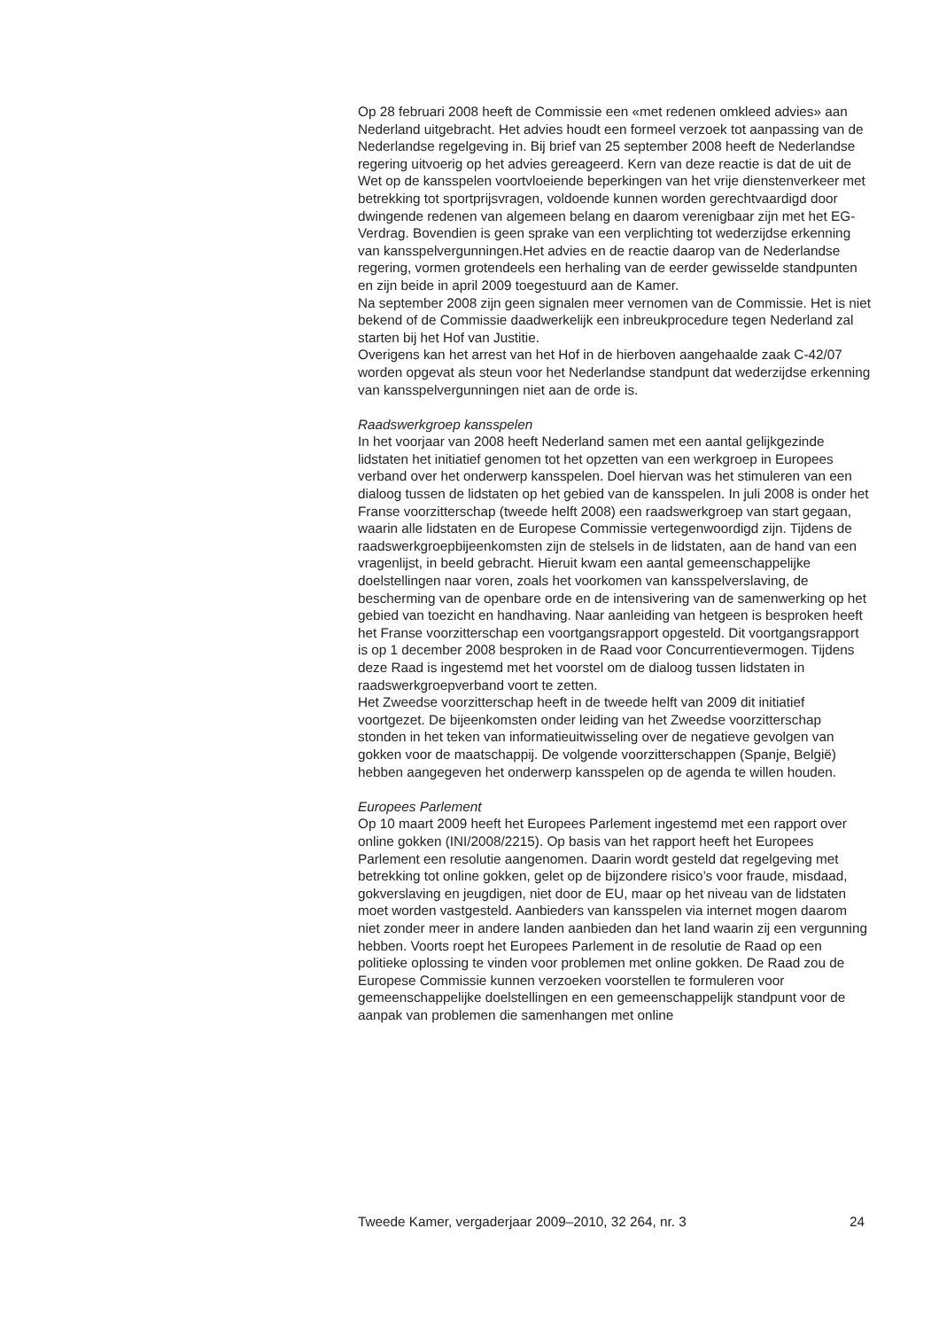Op 28 februari 2008 heeft de Commissie een «met redenen omkleed advies» aan Nederland uitgebracht. Het advies houdt een formeel verzoek tot aanpassing van de Nederlandse regelgeving in. Bij brief van 25 september 2008 heeft de Nederlandse regering uitvoerig op het advies gereageerd. Kern van deze reactie is dat de uit de Wet op de kansspelen voortvloeiende beperkingen van het vrije dienstenverkeer met betrekking tot sportprijsvragen, voldoende kunnen worden gerechtvaardigd door dwingende redenen van algemeen belang en daarom verenigbaar zijn met het EG-Verdrag. Bovendien is geen sprake van een verplichting tot wederzijdse erkenning van kansspelvergunningen.Het advies en de reactie daarop van de Nederlandse regering, vormen grotendeels een herhaling van de eerder gewisselde standpunten en zijn beide in april 2009 toegestuurd aan de Kamer.
Na september 2008 zijn geen signalen meer vernomen van de Commissie. Het is niet bekend of de Commissie daadwerkelijk een inbreukprocedure tegen Nederland zal starten bij het Hof van Justitie.
Overigens kan het arrest van het Hof in de hierboven aangehaalde zaak C-42/07 worden opgevat als steun voor het Nederlandse standpunt dat wederzijdse erkenning van kansspelvergunningen niet aan de orde is.
Raadswerkgroep kansspelen
In het voorjaar van 2008 heeft Nederland samen met een aantal gelijkgezinde lidstaten het initiatief genomen tot het opzetten van een werkgroep in Europees verband over het onderwerp kansspelen. Doel hiervan was het stimuleren van een dialoog tussen de lidstaten op het gebied van de kansspelen. In juli 2008 is onder het Franse voorzitterschap (tweede helft 2008) een raadswerkgroep van start gegaan, waarin alle lidstaten en de Europese Commissie vertegenwoordigd zijn. Tijdens de raadswerkgroepbijeenkomsten zijn de stelsels in de lidstaten, aan de hand van een vragenlijst, in beeld gebracht. Hieruit kwam een aantal gemeenschappelijke doelstellingen naar voren, zoals het voorkomen van kansspelverslaving, de bescherming van de openbare orde en de intensivering van de samenwerking op het gebied van toezicht en handhaving. Naar aanleiding van hetgeen is besproken heeft het Franse voorzitterschap een voortgangsrapport opgesteld. Dit voortgangsrapport is op 1 december 2008 besproken in de Raad voor Concurrentievermogen. Tijdens deze Raad is ingestemd met het voorstel om de dialoog tussen lidstaten in raadswerkgroepverband voort te zetten.
Het Zweedse voorzitterschap heeft in de tweede helft van 2009 dit initiatief voortgezet. De bijeenkomsten onder leiding van het Zweedse voorzitterschap stonden in het teken van informatieuitwisseling over de negatieve gevolgen van gokken voor de maatschappij. De volgende voorzitterschappen (Spanje, België) hebben aangegeven het onderwerp kansspelen op de agenda te willen houden.
Europees Parlement
Op 10 maart 2009 heeft het Europees Parlement ingestemd met een rapport over online gokken (INI/2008/2215). Op basis van het rapport heeft het Europees Parlement een resolutie aangenomen. Daarin wordt gesteld dat regelgeving met betrekking tot online gokken, gelet op de bijzondere risico’s voor fraude, misdaad, gokverslaving en jeugdigen, niet door de EU, maar op het niveau van de lidstaten moet worden vastgesteld. Aanbieders van kansspelen via internet mogen daarom niet zonder meer in andere landen aanbieden dan het land waarin zij een vergunning hebben. Voorts roept het Europees Parlement in de resolutie de Raad op een politieke oplossing te vinden voor problemen met online gokken. De Raad zou de Europese Commissie kunnen verzoeken voorstellen te formuleren voor gemeenschappelijke doelstellingen en een gemeenschappelijk standpunt voor de aanpak van problemen die samenhangen met online
Tweede Kamer, vergaderjaar 2009–2010, 32 264, nr. 3 24